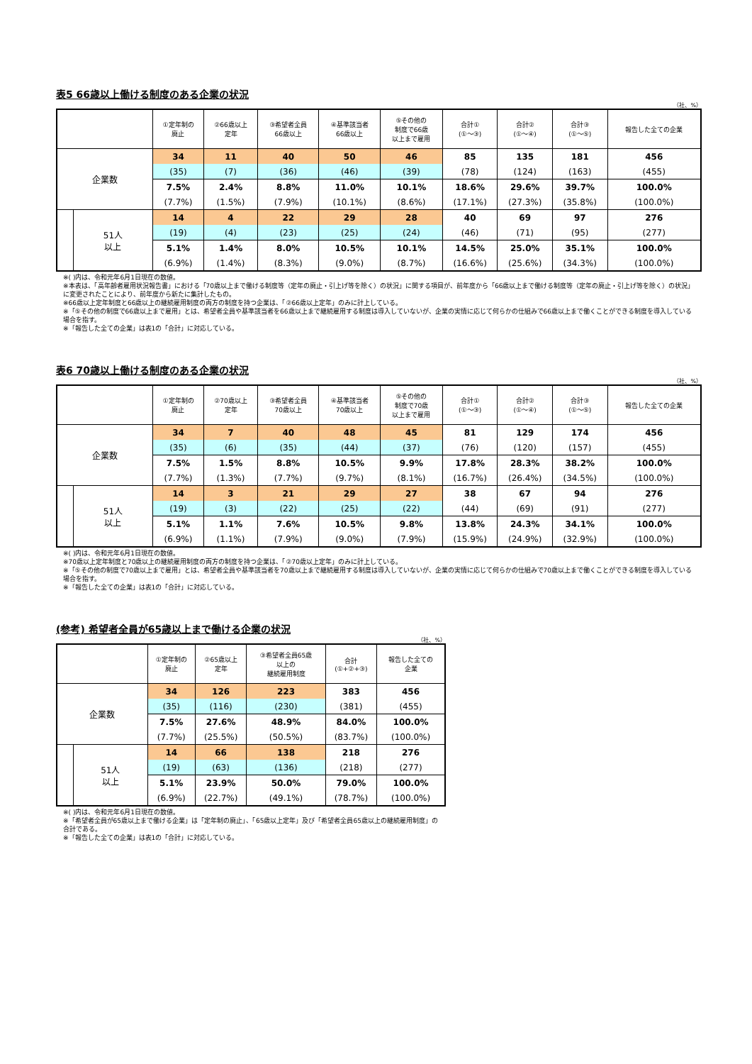表5 66歳以上働ける制度のある企業の状況
（社、%）
| | | ①定年制の 廃止 | ②66歳以上 定年 | ③希望者全員 66歳以上 | ④基準該当者 66歳以上 | ⑤その他の 制度で66歳 以上まで雇用 | 合計① (①～③) | 合計② (①～④) | 合計③ (①～⑤) | 報告した全ての企業 |
| --- | --- | --- | --- | --- | --- | --- | --- | --- | --- | --- |
| 企業数 | | 34 | 11 | 40 | 50 | 46 | 85 | 135 | 181 | 456 |
| | | (35) | (7) | (36) | (46) | (39) | (78) | (124) | (163) | (455) |
| | | 7.5% | 2.4% | 8.8% | 11.0% | 10.1% | 18.6% | 29.6% | 39.7% | 100.0% |
| | | (7.7%) | (1.5%) | (7.9%) | (10.1%) | (8.6%) | (17.1%) | (27.3%) | (35.8%) | (100.0%) |
| | 51人 以上 | 14 | 4 | 22 | 29 | 28 | 40 | 69 | 97 | 276 |
| | | (19) | (4) | (23) | (25) | (24) | (46) | (71) | (95) | (277) |
| | | 5.1% | 1.4% | 8.0% | 10.5% | 10.1% | 14.5% | 25.0% | 35.1% | 100.0% |
| | | (6.9%) | (1.4%) | (8.3%) | (9.0%) | (8.7%) | (16.6%) | (25.6%) | (34.3%) | (100.0%) |
※( )内は、令和元年6月1日現在の数値。
※本表は、「高年齢者雇用状況報告書」における「70歳以上まで働ける制度等（定年の廃止・引上げ等を除く）の状況」に関する項目が、前年度から「66歳以上まで働ける制度等（定年の廃止・引上げ等を除く）の状況」に変更されたことにより、前年度から新たに集計したもの。
※66歳以上定年制度と66歳以上の継続雇用制度の両方の制度を持つ企業は、「②66歳以上定年」のみに計上している。
※「⑤その他の制度で66歳以上まで雇用」とは、希望者全員や基準該当者を66歳以上まで継続雇用する制度は導入していないが、企業の実情に応じて何らかの仕組みで66歳以上まで働くことができる制度を導入している場合を指す。
※「報告した全ての企業」は表1の「合計」に対応している。
表6 70歳以上働ける制度のある企業の状況
（社、%）
| | | ①定年制の 廃止 | ②70歳以上 定年 | ③希望者全員 70歳以上 | ④基準該当者 70歳以上 | ⑤その他の 制度で70歳 以上まで雇用 | 合計① (①～③) | 合計② (①～④) | 合計③ (①～⑤) | 報告した全ての企業 |
| --- | --- | --- | --- | --- | --- | --- | --- | --- | --- | --- |
| 企業数 | | 34 | 7 | 40 | 48 | 45 | 81 | 129 | 174 | 456 |
| | | (35) | (6) | (35) | (44) | (37) | (76) | (120) | (157) | (455) |
| | | 7.5% | 1.5% | 8.8% | 10.5% | 9.9% | 17.8% | 28.3% | 38.2% | 100.0% |
| | | (7.7%) | (1.3%) | (7.7%) | (9.7%) | (8.1%) | (16.7%) | (26.4%) | (34.5%) | (100.0%) |
| | 51人 以上 | 14 | 3 | 21 | 29 | 27 | 38 | 67 | 94 | 276 |
| | | (19) | (3) | (22) | (25) | (22) | (44) | (69) | (91) | (277) |
| | | 5.1% | 1.1% | 7.6% | 10.5% | 9.8% | 13.8% | 24.3% | 34.1% | 100.0% |
| | | (6.9%) | (1.1%) | (7.9%) | (9.0%) | (7.9%) | (15.9%) | (24.9%) | (32.9%) | (100.0%) |
※( )内は、令和元年6月1日現在の数値。
※70歳以上定年制度と70歳以上の継続雇用制度の両方の制度を持つ企業は、「②70歳以上定年」のみに計上している。
※「⑤その他の制度で70歳以上まで雇用」とは、希望者全員や基準該当者を70歳以上まで継続雇用する制度は導入していないが、企業の実情に応じて何らかの仕組みで70歳以上まで働くことができる制度を導入している場合を指す。
※「報告した全ての企業」は表1の「合計」に対応している。
(参考) 希望者全員が65歳以上まで働ける企業の状況
（社、%）
| | | ①定年制の 廃止 | ②65歳以上 定年 | ③希望者全員65歳 以上の 継続雇用制度 | 合計 (①+②+③) | 報告した全ての 企業 |
| --- | --- | --- | --- | --- | --- | --- |
| 企業数 | | 34 | 126 | 223 | 383 | 456 |
| | | (35) | (116) | (230) | (381) | (455) |
| | | 7.5% | 27.6% | 48.9% | 84.0% | 100.0% |
| | | (7.7%) | (25.5%) | (50.5%) | (83.7%) | (100.0%) |
| | 51人 以上 | 14 | 66 | 138 | 218 | 276 |
| | | (19) | (63) | (136) | (218) | (277) |
| | | 5.1% | 23.9% | 50.0% | 79.0% | 100.0% |
| | | (6.9%) | (22.7%) | (49.1%) | (78.7%) | (100.0%) |
※( )内は、令和元年6月1日現在の数値。
※「希望者全員が65歳以上まで働ける企業」は「定年制の廃止」、「65歳以上定年」及び「希望者全員65歳以上の継続雇用制度」の合計である。
※「報告した全ての企業」は表1の「合計」に対応している。